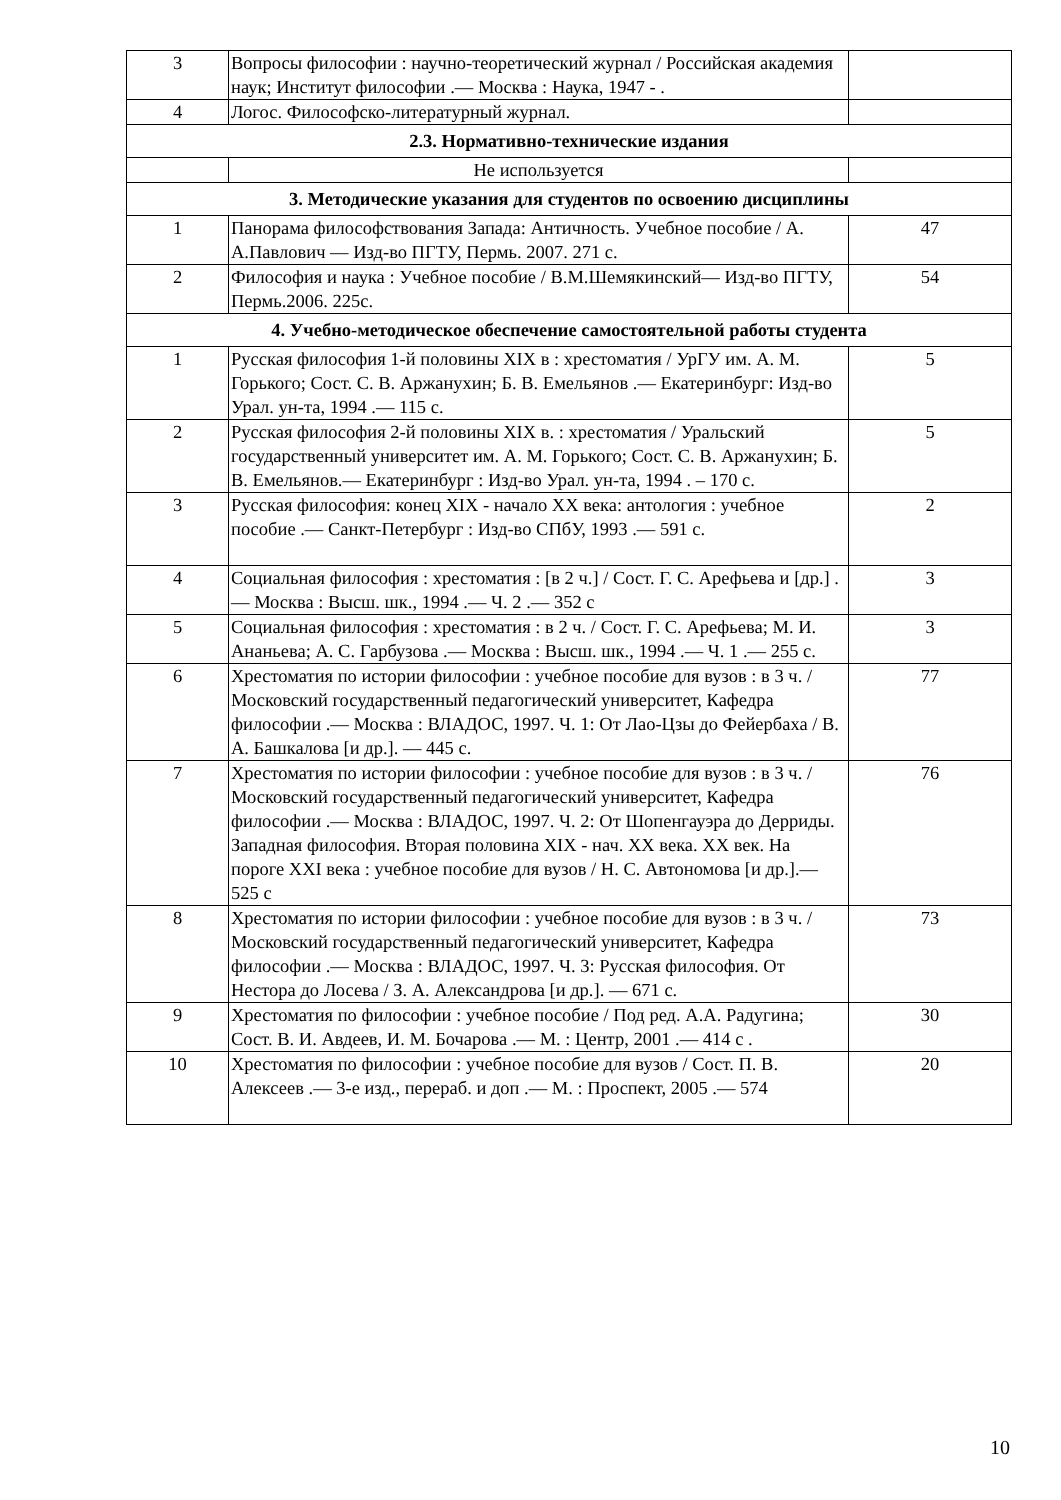| 3 | Вопросы философии : научно-теоретический журнал / Российская академия наук; Институт философии .— Москва : Наука, 1947 - . | |
| 4 | Логос. Философско-литературный журнал. | |
| 2.3. Нормативно-технические издания | | |
| | Не используется | |
| 3. Методические указания для студентов по освоению дисциплины | | |
| 1 | Панорама философствования Запада: Античность. Учебное пособие / А. А.Павлович — Изд-во ПГТУ, Пермь. 2007. 271 с. | 47 |
| 2 | Философия и наука : Учебное пособие / В.М.Шемякинский— Изд-во ПГТУ, Пермь.2006. 225с. | 54 |
| 4. Учебно-методическое обеспечение самостоятельной работы студента | | |
| 1 | Русская философия 1-й половины XIX в : хрестоматия / УрГУ им. А. М. Горького; Сост. С. В. Аржанухин; Б. В. Емельянов .— Екатеринбург: Изд-во Урал. ун-та, 1994 .— 115 с. | 5 |
| 2 | Русская философия 2-й половины XIX в. : хрестоматия / Уральский государственный университет им. А. М. Горького; Сост. С. В. Аржанухин; Б. В. Емельянов.— Екатеринбург : Изд-во Урал. ун-та, 1994 . – 170 с. | 5 |
| 3 | Русская философия: конец XIX - начало XX века: антология : учебное пособие .— Санкт-Петербург : Изд-во СПбУ, 1993 .— 591 с. | 2 |
| 4 | Социальная философия : хрестоматия : [в 2 ч.] / Сост. Г. С. Арефьева и [др.] .— Москва : Высш. шк., 1994 .— Ч. 2 .— 352 с | 3 |
| 5 | Социальная философия : хрестоматия : в 2 ч. / Сост. Г. С. Арефьева; М. И. Ананьева; А. С. Гарбузова .— Москва : Высш. шк., 1994 .— Ч. 1 .— 255 с. | 3 |
| 6 | Хрестоматия по истории философии : учебное пособие для вузов : в 3 ч. / Московский государственный педагогический университет, Кафедра философии .— Москва : ВЛАДОС, 1997. Ч. 1: От Лао-Цзы до Фейербаха / В. А. Башкалова [и др.]. — 445 с. | 77 |
| 7 | Хрестоматия по истории философии : учебное пособие для вузов : в 3 ч. / Московский государственный педагогический университет, Кафедра философии .— Москва : ВЛАДОС, 1997. Ч. 2: От Шопенгауэра до Дерриды. Западная философия. Вторая половина XIX - нач. XX века. XX век. На пороге XXI века : учебное пособие для вузов / Н. С. Автономова [и др.].— 525 с | 76 |
| 8 | Хрестоматия по истории философии : учебное пособие для вузов : в 3 ч. / Московский государственный педагогический университет, Кафедра философии .— Москва : ВЛАДОС, 1997. Ч. 3: Русская философия. От Нестора до Лосева / З. А. Александрова [и др.]. — 671 с. | 73 |
| 9 | Хрестоматия по философии : учебное пособие / Под ред. А.А. Радугина; Сост. В. И. Авдеев, И. М. Бочарова .— М. : Центр, 2001 .— 414 с . | 30 |
| 10 | Хрестоматия по философии : учебное пособие для вузов / Сост. П. В. Алексеев .— 3-е изд., перераб. и доп .— М. : Проспект, 2005 .— 574 | 20 |
10